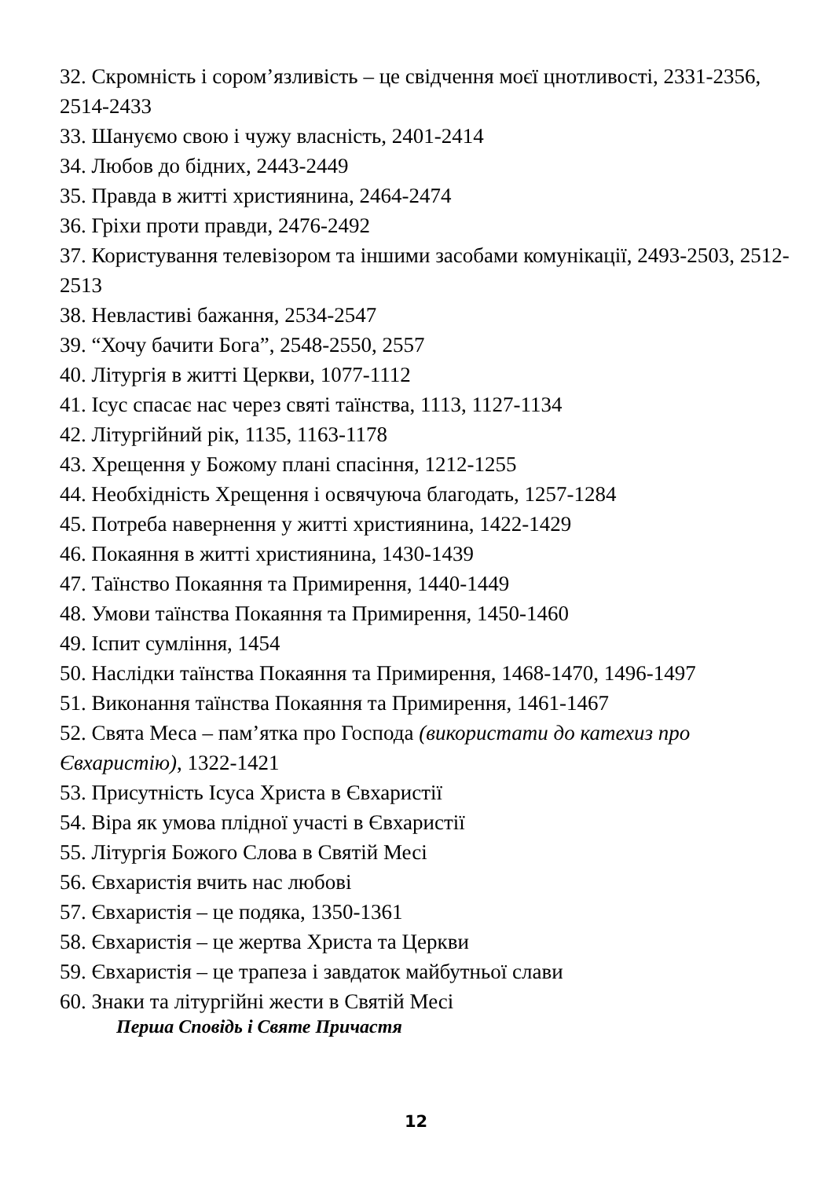32. Скромність і сором’язливість – це свідчення моєї цнотливості, 2331-2356, 2514-2433
33. Шануємо свою і чужу власність, 2401-2414
34. Любов до бідних, 2443-2449
35. Правда в житті християнина, 2464-2474
36. Гріхи проти правди, 2476-2492
37. Користування телевізором та іншими засобами комунікації, 2493-2503, 2512-2513
38. Невластиві бажання, 2534-2547
39. “Хочу бачити Бога”, 2548-2550, 2557
40. Літургія в житті Церкви, 1077-1112
41. Ісус спасає нас через святі таїнства, 1113, 1127-1134
42. Літургійний рік, 1135, 1163-1178
43. Хрещення у Божому плані спасіння, 1212-1255
44. Необхідність Хрещення і освячуюча благодать, 1257-1284
45. Потреба навернення у житті християнина, 1422-1429
46. Покаяння в житті християнина, 1430-1439
47. Таїнство Покаяння та Примирення, 1440-1449
48. Умови таїнства Покаяння та Примирення, 1450-1460
49. Іспит сумління, 1454
50. Наслідки таїнства Покаяння та Примирення, 1468-1470, 1496-1497
51. Виконання таїнства Покаяння та Примирення, 1461-1467
52. Свята Меса – пам’ятка про Господа (використати до катехиз про Євхаристію), 1322-1421
53. Присутність Ісуса Христа в Євхаристії
54. Віра як умова плідної участі в Євхаристії
55. Літургія Божого Слова в Святій Месі
56. Євхаристія вчить нас любові
57. Євхаристія – це подяка, 1350-1361
58. Євхаристія – це жертва Христа та Церкви
59. Євхаристія – це трапеза і завдаток майбутньої слави
60. Знаки та літургійні жести в Святій Месі
Перша Сповідь і Святе Причастя
12